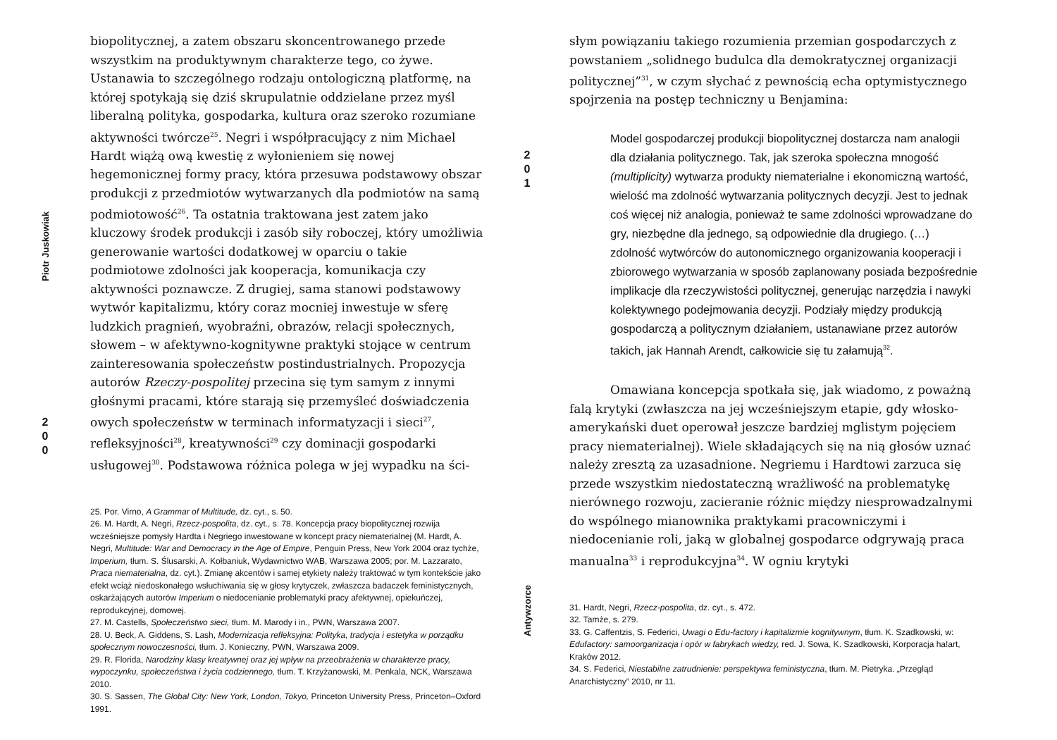Piotr Juskowiak
2
0
0
biopolitycznej, a zatem obszaru skoncentrowanego przede wszystkim na produktywnym charakterze tego, co żywe. Ustanawia to szczególnego rodzaju ontologiczną platformę, na której spotykają się dziś skrupulatnie oddzielane przez myśl liberalną polityka, gospodarka, kultura oraz szeroko rozumiane aktywności twórcze<sup>25</sup>. Negri i współpracujący z nim Michael Hardt wiążą ową kwestię z wyłonieniem się nowej hegemonicznej formy pracy, która przesuwa podstawowy obszar produkcji z przedmiotów wytwarzanych dla podmiotów na samą podmiotowość<sup>26</sup>. Ta ostatnia traktowana jest zatem jako kluczowy środek produkcji i zasób siły roboczej, który umożliwia generowanie wartości dodatkowej w oparciu o takie podmiotowe zdolności jak kooperacja, komunikacja czy aktywności poznawcze. Z drugiej, sama stanowi podstawowy wytwór kapitalizmu, który coraz mocniej inwestuje w sferę ludzkich pragnień, wyobraźni, obrazów, relacji społecznych, słowem – w afektywno-kognitywne praktyki stojące w centrum zainteresowania społeczeństw postindustrialnych. Propozycja autorów Rzeczy-pospolitej przecina się tym samym z innymi głośnymi pracami, które starają się przemyśleć doświadczenia owych społeczeństw w terminach informatyzacji i sieci<sup>27</sup>, refleksyjności<sup>28</sup>, kreatywności<sup>29</sup> czy dominacji gospodarki usługowej<sup>30</sup>. Podstawowa różnica polega w jej wypadku na ści-
25. Por. Virno, A Grammar of Multitude, dz. cyt., s. 50.
26. M. Hardt, A. Negri, Rzecz-pospolita, dz. cyt., s. 78. Koncepcja pracy biopolitycznej rozwija wcześniejsze pomysły Hardta i Negriego inwestowane w koncept pracy niematerialnej (M. Hardt, A. Negri, Multitude: War and Democracy in the Age of Empire, Penguin Press, New York 2004 oraz tychże, Imperium, tłum. S. Ślusarski, A. Kołbaniuk, Wydawnictwo WAB, Warszawa 2005; por. M. Lazzarato, Praca niematerialna, dz. cyt.). Zmianę akcentów i samej etykiety należy traktować w tym kontekście jako efekt wciąż niedoskonałego wsłuchiwania się w głosy krytyczek, zwłaszcza badaczek feministycznych, oskarżających autorów Imperium o niedocenianie problematyki pracy afektywnej, opiekuńczej, reprodukcyjnej, domowej.
27. M. Castells, Społeczeństwo sieci, tłum. M. Marody i in., PWN, Warszawa 2007.
28. U. Beck, A. Giddens, S. Lash, Modernizacja refleksyjna: Polityka, tradycja i estetyka w porządku społecznym nowoczesności, tłum. J. Konieczny, PWN, Warszawa 2009.
29. R. Florida, Narodziny klasy kreatywnej oraz jej wpływ na przeobrażenia w charakterze pracy, wypoczynku, społeczeństwa i życia codziennego, tłum. T. Krzyżanowski, M. Penkala, NCK, Warszawa 2010.
30. S. Sassen, The Global City: New York, London, Tokyo, Princeton University Press, Princeton–Oxford 1991.
2
0
1
Antywzorce
słym powiązaniu takiego rozumienia przemian gospodarczych z powstaniem „solidnego budulca dla demokratycznej organizacji politycznej”<sup>31</sup>, w czym słychać z pewnością echa optymistycznego spojrzenia na postęp techniczny u Benjamina:
Model gospodarczej produkcji biopolitycznej dostarcza nam analogii dla działania politycznego. Tak, jak szeroka społeczna mnogość (multiplicity) wytwarza produkty niematerialne i ekonomiczną wartość, wielość ma zdolność wytwarzania politycznych decyzji. Jest to jednak coś więcej niż analogia, ponieważ te same zdolności wprowadzane do gry, niezbędne dla jednego, są odpowiednie dla drugiego. (…) zdolność wytwórców do autonomicznego organizowania kooperacji i zbiorowego wytwarzania w sposób zaplanowany posiada bezpośrednie implikacje dla rzeczywistości politycznej, generując narzędzia i nawyki kolektywnego podejmowania decyzji. Podziały między produkcją gospodarczą a politycznym działaniem, ustanawiane przez autorów takich, jak Hannah Arendt, całkowicie się tu załamują<sup>32</sup>.
Omawiana koncepcja spotkała się, jak wiadomo, z poważną falą krytyki (zwłaszcza na jej wcześniejszym etapie, gdy włosko-amerykański duet operował jeszcze bardziej mglistym pojęciem pracy niematerialnej). Wiele składających się na nią głosów uznać należy zresztą za uzasadnione. Negriemu i Hardtowi zarzuca się przede wszystkim niedostateczną wrażliwość na problematykę nierównego rozwoju, zacieranie różnic między niesprowadzalnymi do wspólnego mianownika praktykami pracowniczymi i niedocenianie roli, jaką w globalnej gospodarce odgrywają praca manualna<sup>33</sup> i reprodukcyjna<sup>34</sup>. W ogniu krytyki
31. Hardt, Negri, Rzecz-pospolita, dz. cyt., s. 472.
32. Tamże, s. 279.
33. G. Caffentzis, S. Federici, Uwagi o Edu-factory i kapitalizmie kognitywnym, tłum. K. Szadkowski, w: Edufactory: samoorganizacja i opór w fabrykach wiedzy, red. J. Sowa, K. Szadkowski, Korporacja ha!art, Kraków 2012.
34. S. Federici, Niestabilne zatrudnienie: perspektywa feministyczna, tłum. M. Pietryka. „Przegląd Anarchistyczny” 2010, nr 11.